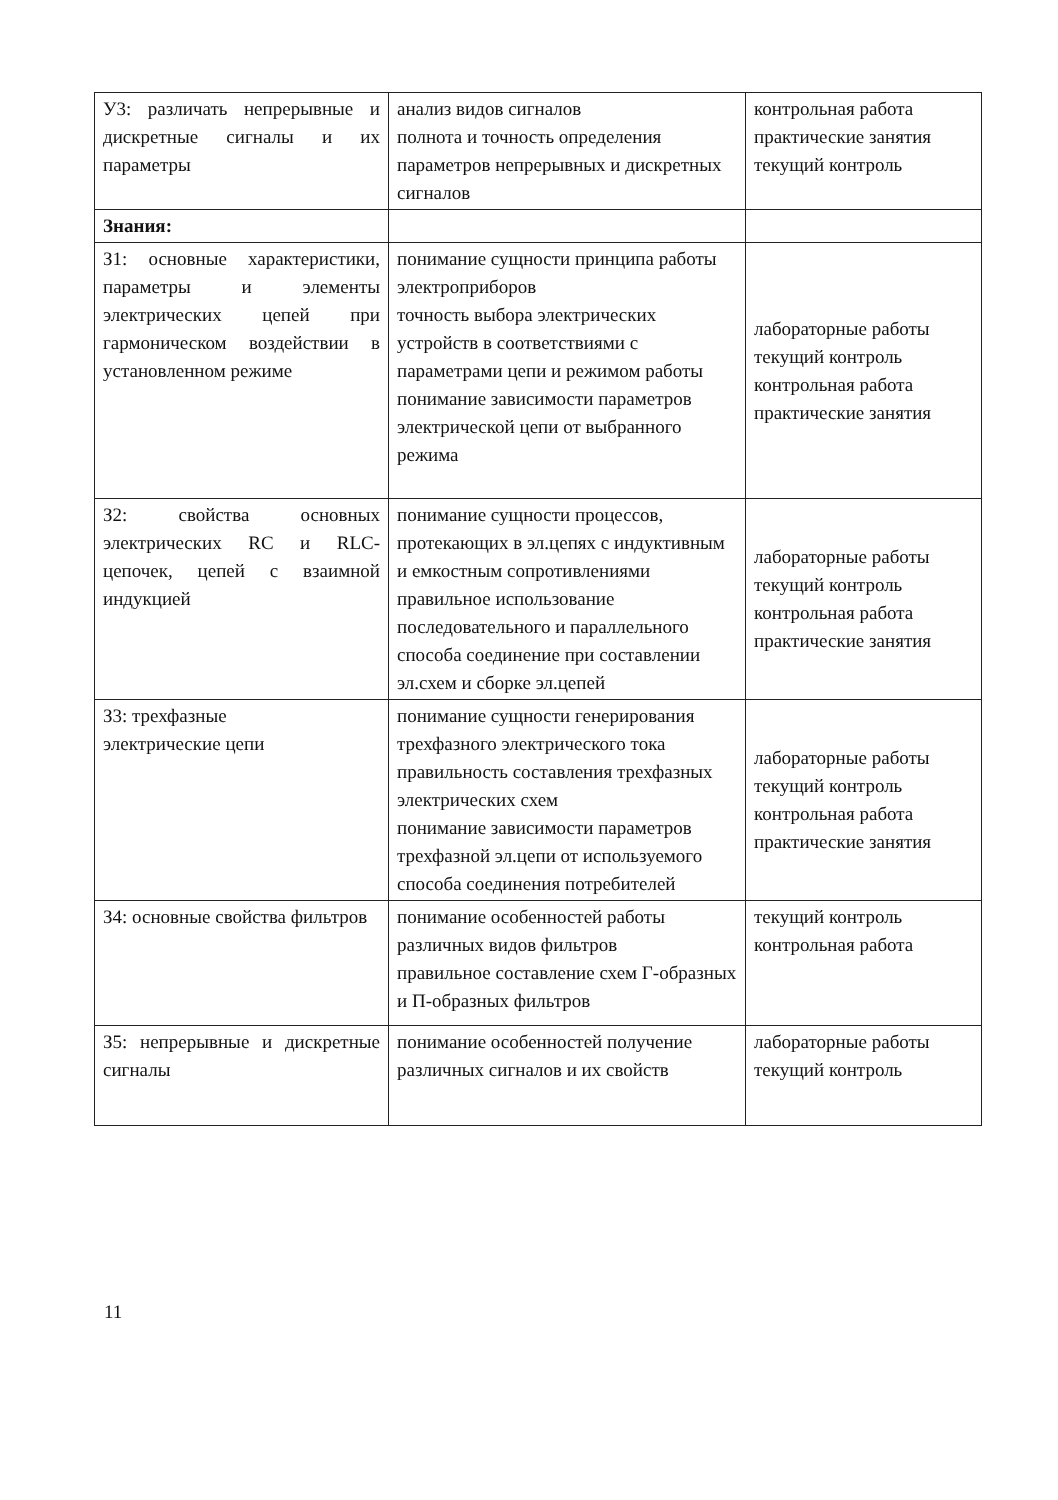| У3: различать непрерывные и дискретные сигналы и их параметры | анализ видов сигналов полнота и точность определения параметров непрерывных и дискретных сигналов | контрольная работа практические занятия текущий контроль |
| Знания: | | |
| З1: основные характеристики, параметры и элементы электрических цепей при гармоническом воздействии в установленном режиме | понимание сущности принципа работы электроприборов точность выбора электрических устройств в соответствиями с параметрами цепи и режимом работы понимание зависимости параметров электрической цепи от выбранного режима | лабораторные работы текущий контроль контрольная работа практические занятия |
| З2: свойства основных электрических RC и RLC-цепочек, цепей с взаимной индукцией | понимание сущности процессов, протекающих в эл.цепях с индуктивным и емкостным сопротивлениями правильное использование последовательного и параллельного способа соединение при составлении эл.схем и сборке эл.цепей | лабораторные работы текущий контроль контрольная работа практические занятия |
| З3: трехфазные электрические цепи | понимание сущности генерирования трехфазного электрического тока правильность составления трехфазных электрических схем понимание зависимости параметров трехфазной эл.цепи от используемого способа соединения потребителей | лабораторные работы текущий контроль контрольная работа практические занятия |
| З4: основные свойства фильтров | понимание особенностей работы различных видов фильтров правильное составление схем Г-образных и П-образных фильтров | текущий контроль контрольная работа |
| З5: непрерывные и дискретные сигналы | понимание особенностей получение различных сигналов и их свойств | лабораторные работы текущий контроль |
11